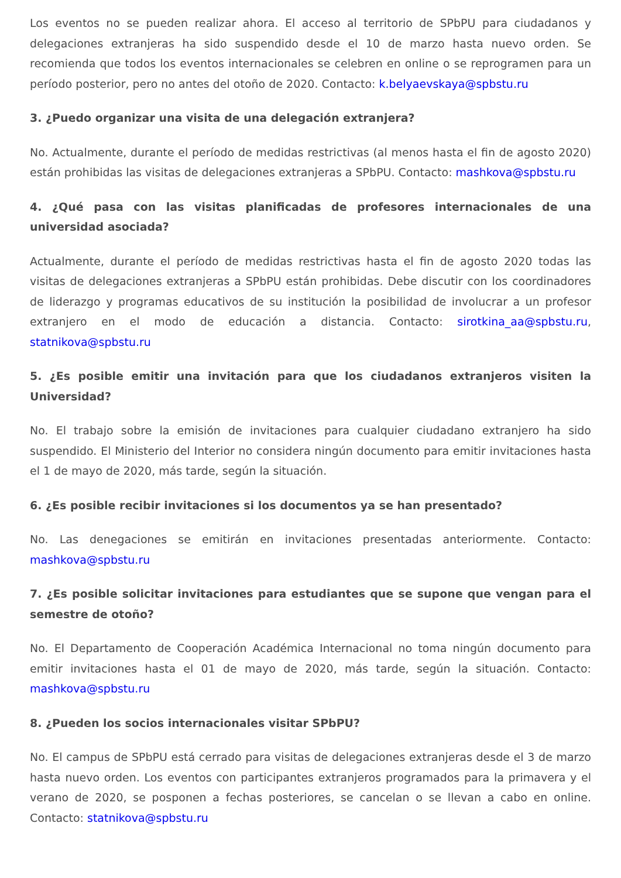Los eventos no se pueden realizar ahora. El acceso al territorio de SPbPU para ciudadanos y delegaciones extranjeras ha sido suspendido desde el 10 de marzo hasta nuevo orden. Se recomienda que todos los eventos internacionales se celebren en online o se reprogramen para un período posterior, pero no antes del otoño de 2020. Contacto: k.belyaevskaya@spbstu.ru
3. ¿Puedo organizar una visita de una delegación extranjera?
No. Actualmente, durante el período de medidas restrictivas (al menos hasta el fin de agosto 2020) están prohibidas las visitas de delegaciones extranjeras a SPbPU. Contacto: mashkova@spbstu.ru
4. ¿Qué pasa con las visitas planificadas de profesores internacionales de una universidad asociada?
Actualmente, durante el período de medidas restrictivas hasta el fin de agosto 2020 todas las visitas de delegaciones extranjeras a SPbPU están prohibidas. Debe discutir con los coordinadores de liderazgo y programas educativos de su institución la posibilidad de involucrar a un profesor extranjero en el modo de educación a distancia. Contacto: sirotkina_aa@spbstu.ru, statnikova@spbstu.ru
5. ¿Es posible emitir una invitación para que los ciudadanos extranjeros visiten la Universidad?
No. El trabajo sobre la emisión de invitaciones para cualquier ciudadano extranjero ha sido suspendido. El Ministerio del Interior no considera ningún documento para emitir invitaciones hasta el 1 de mayo de 2020, más tarde, según la situación.
6. ¿Es posible recibir invitaciones si los documentos ya se han presentado?
No. Las denegaciones se emitirán en invitaciones presentadas anteriormente. Contacto: mashkova@spbstu.ru
7. ¿Es posible solicitar invitaciones para estudiantes que se supone que vengan para el semestre de otoño?
No. El Departamento de Cooperación Académica Internacional no toma ningún documento para emitir invitaciones hasta el 01 de mayo de 2020, más tarde, según la situación. Contacto: mashkova@spbstu.ru
8. ¿Pueden los socios internacionales visitar SPbPU?
No. El campus de SPbPU está cerrado para visitas de delegaciones extranjeras desde el 3 de marzo hasta nuevo orden. Los eventos con participantes extranjeros programados para la primavera y el verano de 2020, se posponen a fechas posteriores, se cancelan o se llevan a cabo en online. Contacto: statnikova@spbstu.ru